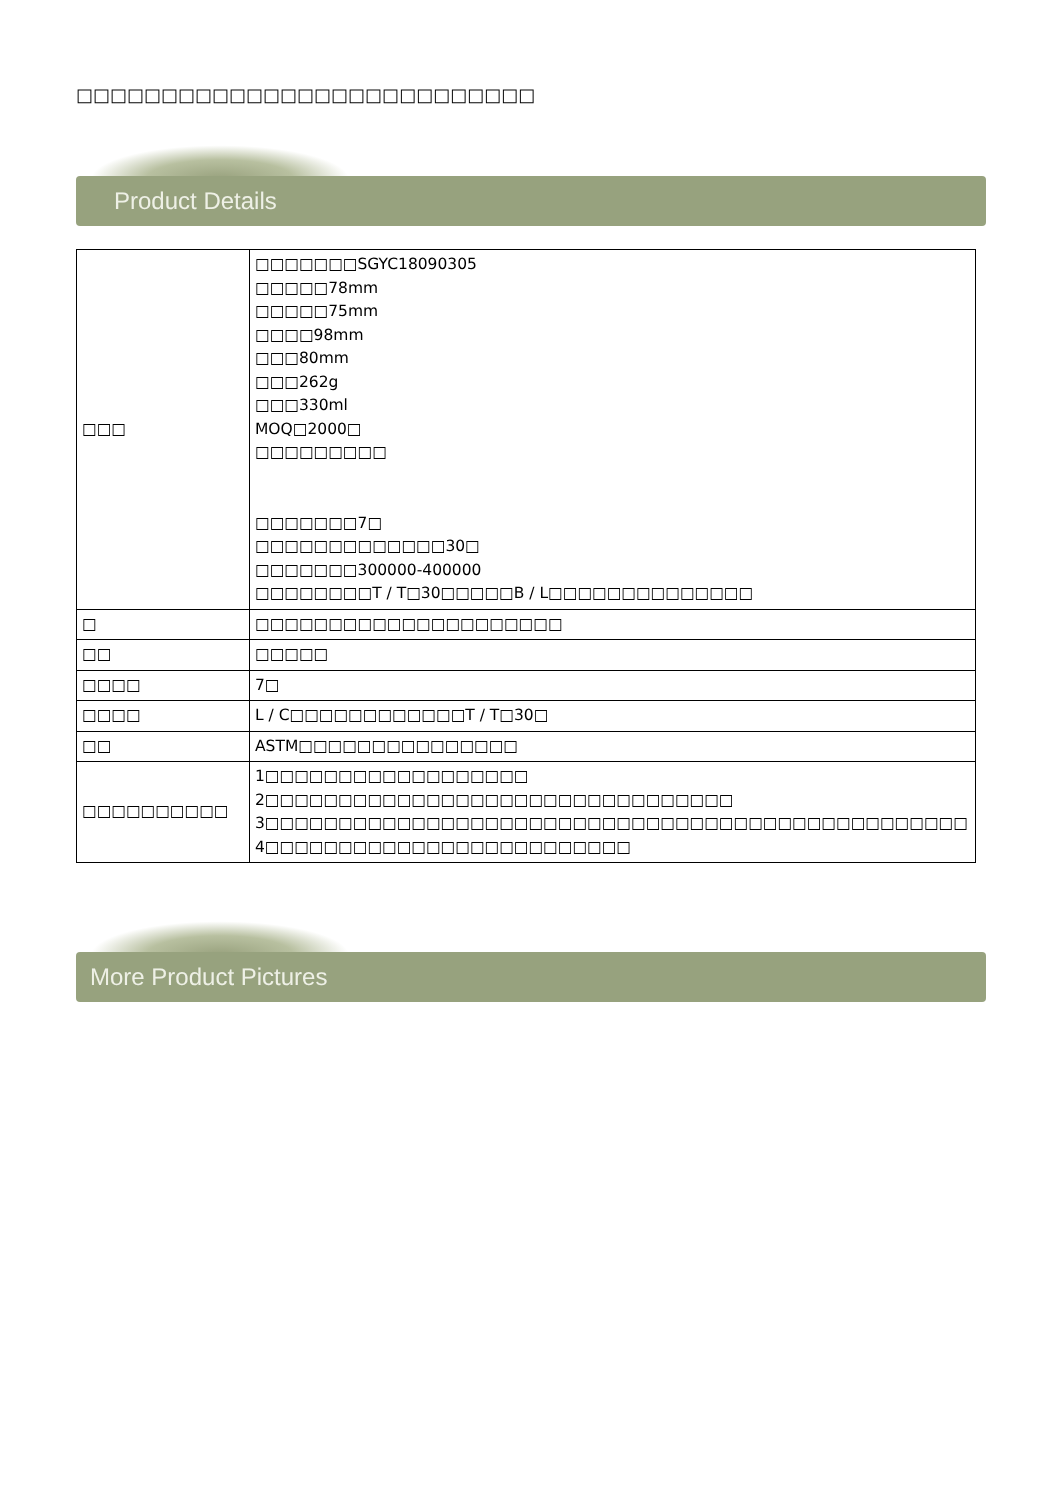□□□□□□□□□□□□□□□□□□□□□□□□□□□
Product Details
| □□□ | □□□□□□□SGYC18090305 □□□□□78mm □□□□□75mm □□□□98mm □□□80mm □□□262g □□□330ml MOQ□2000□ □□□□□□□□□ □□□□□□□7□ □□□□□□□□□□□□□30□ □□□□□□□300000-400000 □□□□□□□□T / T□30□□□□□B / L□□□□□□□□□□□□□□ |
| □ | □□□□□□□□□□□□□□□□□□□□□ |
| □□ | □□□□□ |
| □□□□ | 7□ |
| □□□□ | L / C□□□□□□□□□□□□T / T□30□ |
| □□ | ASTM□□□□□□□□□□□□□□□ |
| □□□□□□□□□□ | 1□□□□□□□□□□□□□□□□□□ 2□□□□□□□□□□□□□□□□□□□□□□□□□□□□□□□□ 3□□□□□□□□□□□□□□□□□□□□□□□□□□□□□□□□□□□□□□□□□□□□□□□□ 4□□□□□□□□□□□□□□□□□□□□□□□□□ |
More Product Pictures